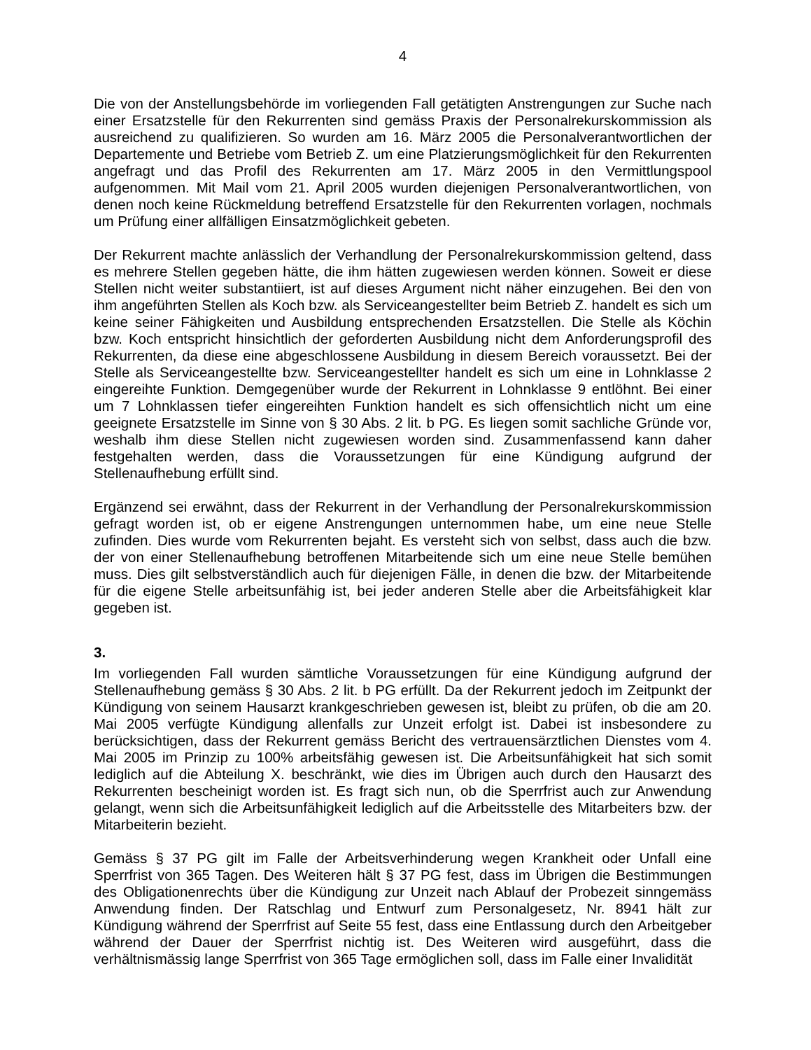4
Die von der Anstellungsbehörde im vorliegenden Fall getätigten Anstrengungen zur Suche nach einer Ersatzstelle für den Rekurrenten sind gemäss Praxis der Personalrekurskommission als ausreichend zu qualifizieren. So wurden am 16. März 2005 die Personalverantwortlichen der Departemente und Betriebe vom Betrieb Z. um eine Platzierungsmöglichkeit für den Rekurrenten angefragt und das Profil des Rekurrenten am 17. März 2005 in den Vermittlungspool aufgenommen. Mit Mail vom 21. April 2005 wurden diejenigen Personalverantwortlichen, von denen noch keine Rückmeldung betreffend Ersatzstelle für den Rekurrenten vorlagen, nochmals um Prüfung einer allfälligen Einsatzmöglichkeit gebeten.
Der Rekurrent machte anlässlich der Verhandlung der Personalrekurskommission geltend, dass es mehrere Stellen gegeben hätte, die ihm hätten zugewiesen werden können. Soweit er diese Stellen nicht weiter substantiiert, ist auf dieses Argument nicht näher einzugehen. Bei den von ihm angeführten Stellen als Koch bzw. als Serviceangestellter beim Betrieb Z. handelt es sich um keine seiner Fähigkeiten und Ausbildung entsprechenden Ersatzstellen. Die Stelle als Köchin bzw. Koch entspricht hinsichtlich der geforderten Ausbildung nicht dem Anforderungsprofil des Rekurrenten, da diese eine abgeschlossene Ausbildung in diesem Bereich voraussetzt. Bei der Stelle als Serviceangestellte bzw. Serviceangestellter handelt es sich um eine in Lohnklasse 2 eingereihte Funktion. Demgegenüber wurde der Rekurrent in Lohnklasse 9 entlöhnt. Bei einer um 7 Lohnklassen tiefer eingereihten Funktion handelt es sich offensichtlich nicht um eine geeignete Ersatzstelle im Sinne von § 30 Abs. 2 lit. b PG. Es liegen somit sachliche Gründe vor, weshalb ihm diese Stellen nicht zugewiesen worden sind. Zusammenfassend kann daher festgehalten werden, dass die Voraussetzungen für eine Kündigung aufgrund der Stellenaufhebung erfüllt sind.
Ergänzend sei erwähnt, dass der Rekurrent in der Verhandlung der Personalrekurskommission gefragt worden ist, ob er eigene Anstrengungen unternommen habe, um eine neue Stelle zufinden. Dies wurde vom Rekurrenten bejaht. Es versteht sich von selbst, dass auch die bzw. der von einer Stellenaufhebung betroffenen Mitarbeitende sich um eine neue Stelle bemühen muss. Dies gilt selbstverständlich auch für diejenigen Fälle, in denen die bzw. der Mitarbeitende für die eigene Stelle arbeitsunfähig ist, bei jeder anderen Stelle aber die Arbeitsfähigkeit klar gegeben ist.
3.
Im vorliegenden Fall wurden sämtliche Voraussetzungen für eine Kündigung aufgrund der Stellenaufhebung gemäss § 30 Abs. 2 lit. b PG erfüllt. Da der Rekurrent jedoch im Zeitpunkt der Kündigung von seinem Hausarzt krankgeschrieben gewesen ist, bleibt zu prüfen, ob die am 20. Mai 2005 verfügte Kündigung allenfalls zur Unzeit erfolgt ist. Dabei ist insbesondere zu berücksichtigen, dass der Rekurrent gemäss Bericht des vertrauensärztlichen Dienstes vom 4. Mai 2005 im Prinzip zu 100% arbeitsfähig gewesen ist. Die Arbeitsunfähigkeit hat sich somit lediglich auf die Abteilung X. beschränkt, wie dies im Übrigen auch durch den Hausarzt des Rekurrenten bescheinigt worden ist. Es fragt sich nun, ob die Sperrfrist auch zur Anwendung gelangt, wenn sich die Arbeitsunfähigkeit lediglich auf die Arbeitsstelle des Mitarbeiters bzw. der Mitarbeiterin bezieht.
Gemäss § 37 PG gilt im Falle der Arbeitsverhinderung wegen Krankheit oder Unfall eine Sperrfrist von 365 Tagen. Des Weiteren hält § 37 PG fest, dass im Übrigen die Bestimmungen des Obligationenrechts über die Kündigung zur Unzeit nach Ablauf der Probezeit sinngemäss Anwendung finden. Der Ratschlag und Entwurf zum Personalgesetz, Nr. 8941 hält zur Kündigung während der Sperrfrist auf Seite 55 fest, dass eine Entlassung durch den Arbeitgeber während der Dauer der Sperrfrist nichtig ist. Des Weiteren wird ausgeführt, dass die verhältnismässig lange Sperrfrist von 365 Tage ermöglichen soll, dass im Falle einer Invalidität